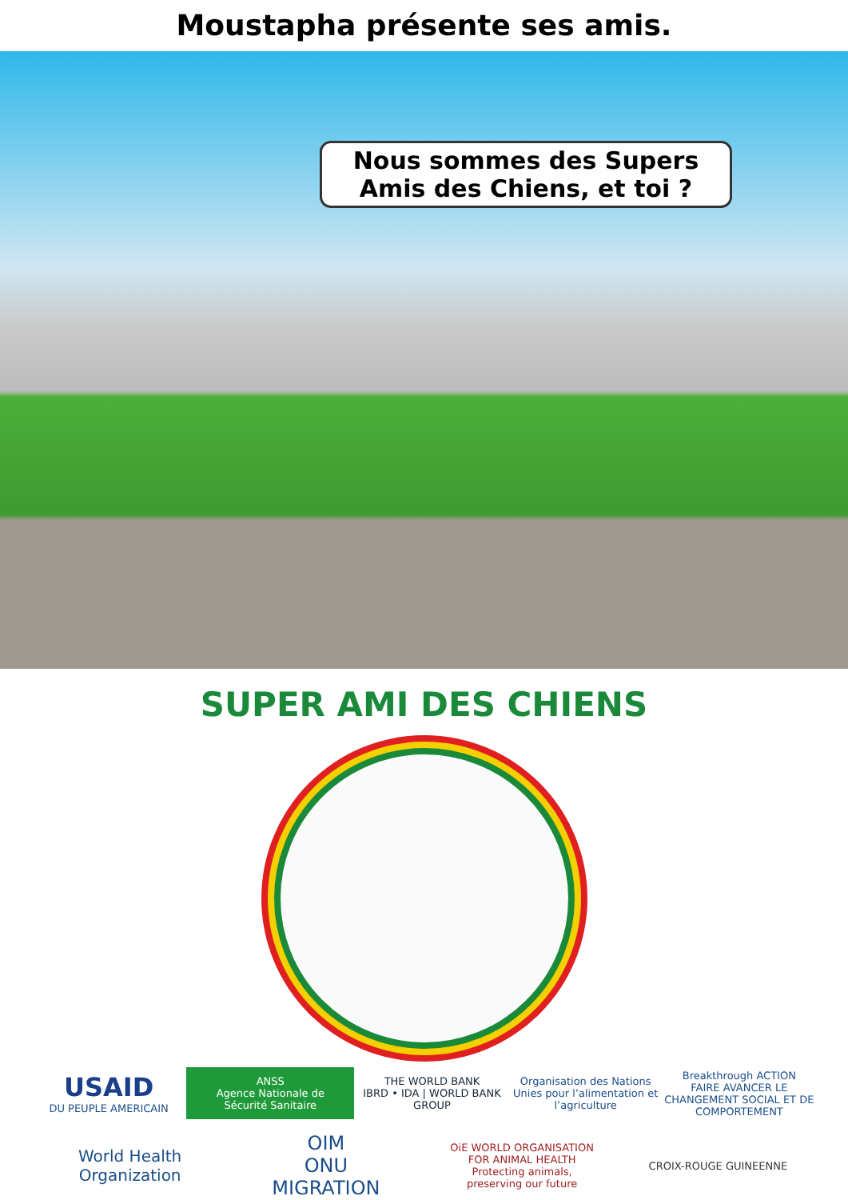Moustapha présente ses amis.
Nous sommes des Supers
Amis des Chiens, et toi ?
SUPER AMI DES CHIENS
USAID
DU PEUPLE AMERICAIN
ANSS
Agence Nationale de Sécurité Sanitaire
THE WORLD BANK
IBRD • IDA | WORLD BANK GROUP
Organisation des Nations Unies pour l’alimentation et l’agriculture
Breakthrough ACTION
FAIRE AVANCER LE CHANGEMENT SOCIAL ET DE COMPORTEMENT
World Health Organization
OIM
ONU MIGRATION
OiE WORLD ORGANISATION FOR ANIMAL HEALTH
Protecting animals, preserving our future
CROIX-ROUGE GUINEENNE